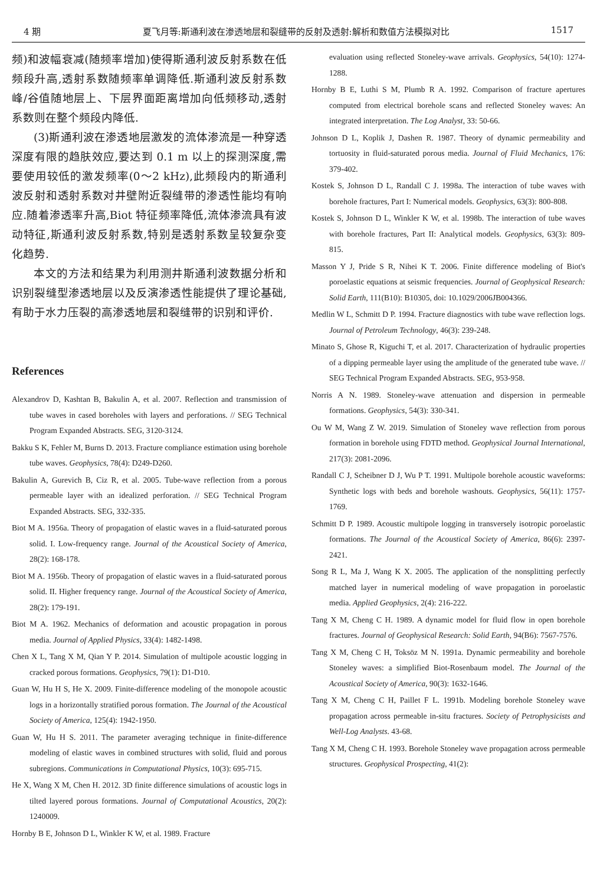4 期 夏飞月等:斯通利波在渗透地层和裂缝带的反射及透射:解析和数值方法模拟对比 1517
频)和波幅衰减(随频率增加)使得斯通利波反射系数在低频段升高,透射系数随频率单调降低.斯通利波反射系数峰/谷值随地层上、下层界面距离增加向低频移动,透射系数则在整个频段内降低.
(3)斯通利波在渗透地层激发的流体渗流是一种穿透深度有限的趋肤效应,要达到 0.1 m 以上的探测深度,需要使用较低的激发频率(0～2 kHz),此频段内的斯通利波反射和透射系数对井壁附近裂缝带的渗透性能均有响应.随着渗透率升高,Biot 特征频率降低,流体渗流具有波动特征,斯通利波反射系数,特别是透射系数呈较复杂变化趋势.
本文的方法和结果为利用测井斯通利波数据分析和识别裂缝型渗透地层以及反演渗透性能提供了理论基础,有助于水力压裂的高渗透地层和裂缝带的识别和评价.
References
Alexandrov D, Kashtan B, Bakulin A, et al. 2007. Reflection and transmission of tube waves in cased boreholes with layers and perforations. // SEG Technical Program Expanded Abstracts. SEG, 3120-3124.
Bakku S K, Fehler M, Burns D. 2013. Fracture compliance estimation using borehole tube waves. Geophysics, 78(4): D249-D260.
Bakulin A, Gurevich B, Ciz R, et al. 2005. Tube-wave reflection from a porous permeable layer with an idealized perforation. // SEG Technical Program Expanded Abstracts. SEG, 332-335.
Biot M A. 1956a. Theory of propagation of elastic waves in a fluid-saturated porous solid. I. Low-frequency range. Journal of the Acoustical Society of America, 28(2): 168-178.
Biot M A. 1956b. Theory of propagation of elastic waves in a fluid-saturated porous solid. II. Higher frequency range. Journal of the Acoustical Society of America, 28(2): 179-191.
Biot M A. 1962. Mechanics of deformation and acoustic propagation in porous media. Journal of Applied Physics, 33(4): 1482-1498.
Chen X L, Tang X M, Qian Y P. 2014. Simulation of multipole acoustic logging in cracked porous formations. Geophysics, 79(1): D1-D10.
Guan W, Hu H S, He X. 2009. Finite-difference modeling of the monopole acoustic logs in a horizontally stratified porous formation. The Journal of the Acoustical Society of America, 125(4): 1942-1950.
Guan W, Hu H S. 2011. The parameter averaging technique in finite-difference modeling of elastic waves in combined structures with solid, fluid and porous subregions. Communications in Computational Physics, 10(3): 695-715.
He X, Wang X M, Chen H. 2012. 3D finite difference simulations of acoustic logs in tilted layered porous formations. Journal of Computational Acoustics, 20(2): 1240009.
Hornby B E, Johnson D L, Winkler K W, et al. 1989. Fracture
evaluation using reflected Stoneley-wave arrivals. Geophysics, 54(10): 1274-1288.
Hornby B E, Luthi S M, Plumb R A. 1992. Comparison of fracture apertures computed from electrical borehole scans and reflected Stoneley waves: An integrated interpretation. The Log Analyst, 33: 50-66.
Johnson D L, Koplik J, Dashen R. 1987. Theory of dynamic permeability and tortuosity in fluid-saturated porous media. Journal of Fluid Mechanics, 176: 379-402.
Kostek S, Johnson D L, Randall C J. 1998a. The interaction of tube waves with borehole fractures, Part I: Numerical models. Geophysics, 63(3): 800-808.
Kostek S, Johnson D L, Winkler K W, et al. 1998b. The interaction of tube waves with borehole fractures, Part II: Analytical models. Geophysics, 63(3): 809-815.
Masson Y J, Pride S R, Nihei K T. 2006. Finite difference modeling of Biot's poroelastic equations at seismic frequencies. Journal of Geophysical Research: Solid Earth, 111(B10): B10305, doi: 10.1029/2006JB004366.
Medlin W L, Schmitt D P. 1994. Fracture diagnostics with tube wave reflection logs. Journal of Petroleum Technology, 46(3): 239-248.
Minato S, Ghose R, Kiguchi T, et al. 2017. Characterization of hydraulic properties of a dipping permeable layer using the amplitude of the generated tube wave. // SEG Technical Program Expanded Abstracts. SEG, 953-958.
Norris A N. 1989. Stoneley-wave attenuation and dispersion in permeable formations. Geophysics, 54(3): 330-341.
Ou W M, Wang Z W. 2019. Simulation of Stoneley wave reflection from porous formation in borehole using FDTD method. Geophysical Journal International, 217(3): 2081-2096.
Randall C J, Scheibner D J, Wu P T. 1991. Multipole borehole acoustic waveforms: Synthetic logs with beds and borehole washouts. Geophysics, 56(11): 1757-1769.
Schmitt D P. 1989. Acoustic multipole logging in transversely isotropic poroelastic formations. The Journal of the Acoustical Society of America, 86(6): 2397-2421.
Song R L, Ma J, Wang K X. 2005. The application of the nonsplitting perfectly matched layer in numerical modeling of wave propagation in poroelastic media. Applied Geophysics, 2(4): 216-222.
Tang X M, Cheng C H. 1989. A dynamic model for fluid flow in open borehole fractures. Journal of Geophysical Research: Solid Earth, 94(B6): 7567-7576.
Tang X M, Cheng C H, Toksöz M N. 1991a. Dynamic permeability and borehole Stoneley waves: a simplified Biot-Rosenbaum model. The Journal of the Acoustical Society of America, 90(3): 1632-1646.
Tang X M, Cheng C H, Paillet F L. 1991b. Modeling borehole Stoneley wave propagation across permeable in-situ fractures. Society of Petrophysicists and Well-Log Analysts. 43-68.
Tang X M, Cheng C H. 1993. Borehole Stoneley wave propagation across permeable structures. Geophysical Prospecting, 41(2):